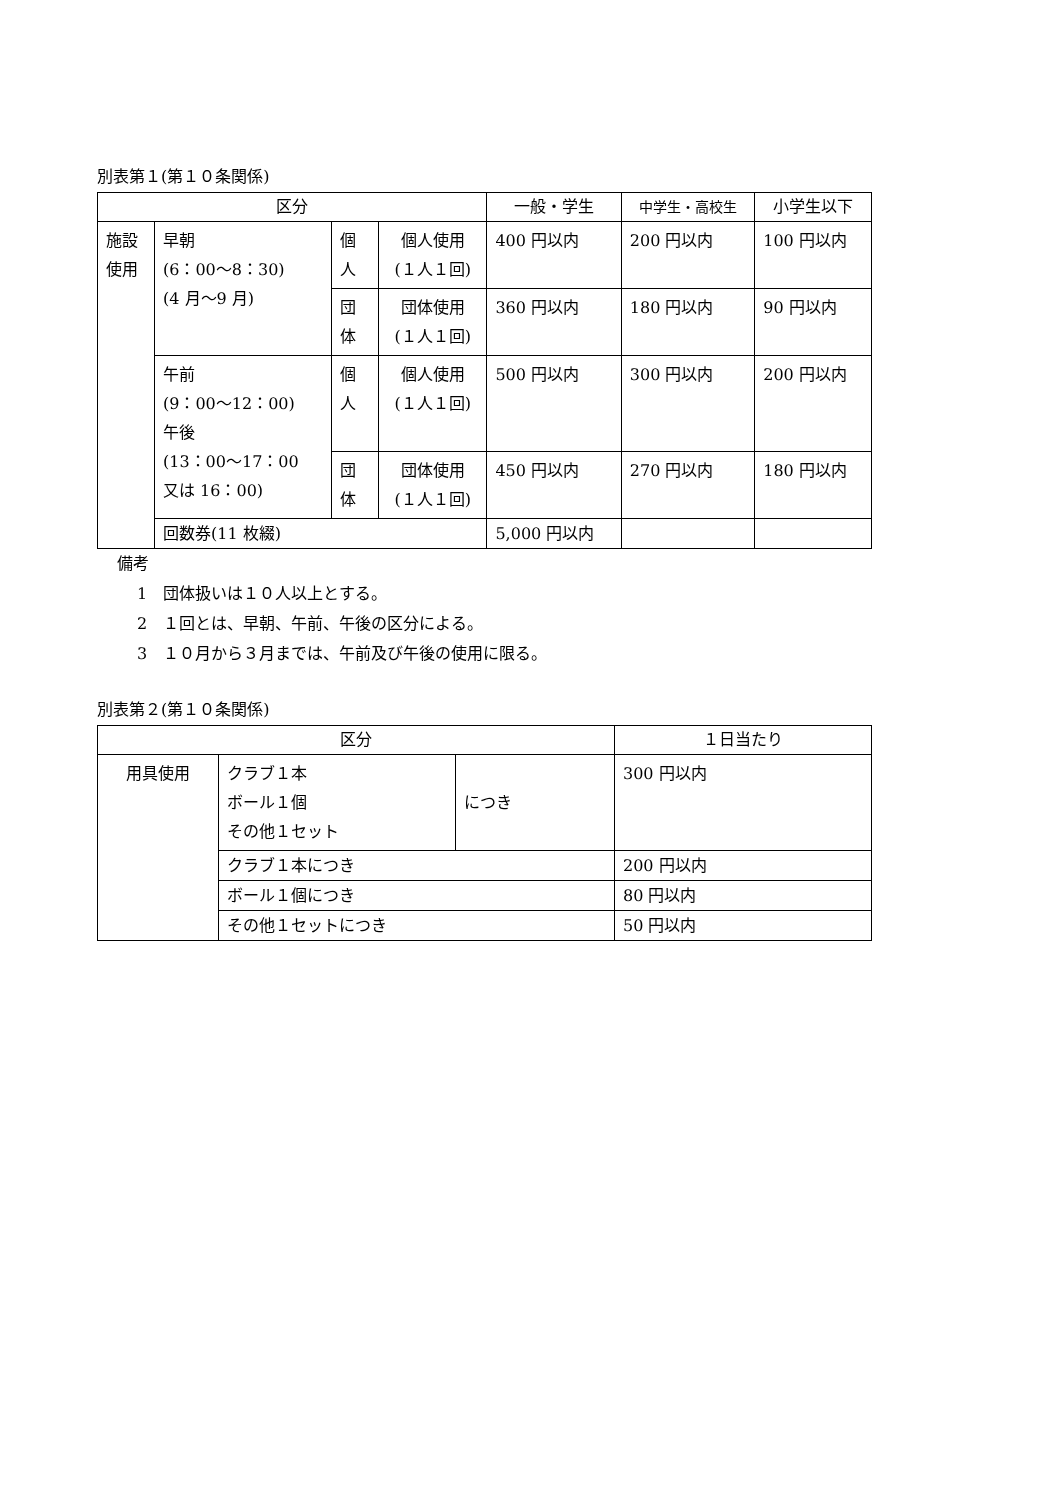別表第１(第１０条関係)
| 区分 | | | | 一般・学生 | 中学生・高校生 | 小学生以下 |
| --- | --- | --- | --- | --- | --- | --- |
| 施設 使用 | 早朝 (6：00～8：30) (4 月～9 月) | 個 人 | 個人使用 (１人１回) | 400 円以内 | 200 円以内 | 100 円以内 |
| | | 団 体 | 団体使用 (１人１回) | 360 円以内 | 180 円以内 | 90 円以内 |
| | 午前 (9：00～12：00) 午後 (13：00～17：00 又は 16：00) | 個 人 | 個人使用 (１人１回) | 500 円以内 | 300 円以内 | 200 円以内 |
| | | 団 体 | 団体使用 (１人１回) | 450 円以内 | 270 円以内 | 180 円以内 |
| | 回数券(11 枚綴) | | | 5,000 円以内 | | |
備考
1　団体扱いは１０人以上とする。
2　１回とは、早朝、午前、午後の区分による。
3　１０月から３月までは、午前及び午後の使用に限る。
別表第２(第１０条関係)
| 区分 | | | １日当たり |
| --- | --- | --- | --- |
| 用具使用 | クラブ１本 ボール１個 その他１セット | につき | 300 円以内 |
| | クラブ１本につき | | 200 円以内 |
| | ボール１個につき | | 80 円以内 |
| | その他１セットにつき | | 50 円以内 |